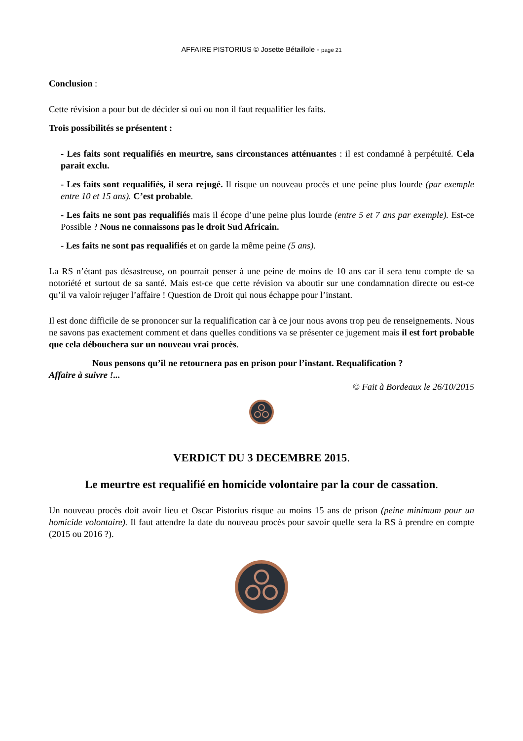AFFAIRE PISTORIUS © Josette Bétaillole - page 21
Conclusion :
Cette révision a pour but de décider si oui ou non il faut requalifier les faits.
Trois possibilités se présentent :
- Les faits sont requalifiés en meurtre, sans circonstances atténuantes : il est condamné à perpétuité. Cela parait exclu.
- Les faits sont requalifiés, il sera rejugé. Il risque un nouveau procès et une peine plus lourde (par exemple entre 10 et 15 ans). C’est probable.
- Les faits ne sont pas requalifiés mais il écope d’une peine plus lourde (entre 5 et 7 ans par exemple). Est-ce Possible ? Nous ne connaissons pas le droit Sud Africain.
- Les faits ne sont pas requalifiés et on garde la même peine (5 ans).
La RS n’étant pas désastreuse, on pourrait penser à une peine de moins de 10 ans car il sera tenu compte de sa notoriété et surtout de sa santé. Mais est-ce que cette révision va aboutir sur une condamnation directe ou est-ce qu’il va valoir rejuger l’affaire ! Question de Droit qui nous échappe pour l’instant.
Il est donc difficile de se prononcer sur la requalification car à ce jour nous avons trop peu de renseignements. Nous ne savons pas exactement comment et dans quelles conditions va se présenter ce jugement mais il est fort probable que cela débouchera sur un nouveau vrai procès.
Nous pensons qu’il ne retournera pas en prison pour l’instant. Requalification ?
Affaire à suivre !...
© Fait à Bordeaux le 26/10/2015
VERDICT DU 3 DECEMBRE 2015.
Le meurtre est requalifié en homicide volontaire par la cour de cassation.
Un nouveau procès doit avoir lieu et Oscar Pistorius risque au moins 15 ans de prison (peine minimum pour un homicide volontaire). Il faut attendre la date du nouveau procès pour savoir quelle sera la RS à prendre en compte (2015 ou 2016 ?).